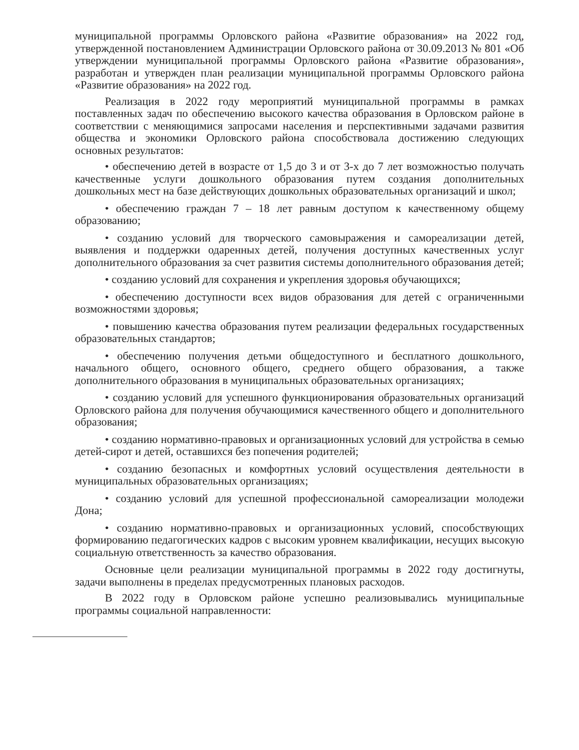муниципальной программы Орловского района «Развитие образования» на 2022 год, утвержденной постановлением Администрации Орловского района от 30.09.2013 № 801 «Об утверждении муниципальной программы Орловского района «Развитие образования», разработан и утвержден план реализации муниципальной программы Орловского района «Развитие образования» на 2022 год.
Реализация в 2022 году мероприятий муниципальной программы в рамках поставленных задач по обеспечению высокого качества образования в Орловском районе в соответствии с меняющимися запросами населения и перспективными задачами развития общества и экономики Орловского района способствовала достижению следующих основных результатов:
• обеспечению детей в возрасте от 1,5 до 3 и от 3-х до 7 лет возможностью получать качественные услуги дошкольного образования путем создания дополнительных дошкольных мест на базе действующих дошкольных образовательных организаций и школ;
• обеспечению граждан 7 – 18 лет равным доступом к качественному общему образованию;
• созданию условий для творческого самовыражения и самореализации детей, выявления и поддержки одаренных детей, получения доступных качественных услуг дополнительного образования за счет развития системы дополнительного образования детей;
• созданию условий для сохранения и укрепления здоровья обучающихся;
• обеспечению доступности всех видов образования для детей с ограниченными возможностями здоровья;
• повышению качества образования путем реализации федеральных государственных образовательных стандартов;
• обеспечению получения детьми общедоступного и бесплатного дошкольного, начального общего, основного общего, среднего общего образования, а также дополнительного образования в муниципальных образовательных организациях;
• созданию условий для успешного функционирования образовательных организаций Орловского района для получения обучающимися качественного общего и дополнительного образования;
• созданию нормативно-правовых и организационных условий для устройства в семью детей-сирот и детей, оставшихся без попечения родителей;
• созданию безопасных и комфортных условий осуществления деятельности в муниципальных образовательных организациях;
• созданию условий для успешной профессиональной самореализации молодежи Дона;
• созданию нормативно-правовых и организационных условий, способствующих формированию педагогических кадров с высоким уровнем квалификации, несущих высокую социальную ответственность за качество образования.
Основные цели реализации муниципальной программы в 2022 году достигнуты, задачи выполнены в пределах предусмотренных плановых расходов.
В 2022 году в Орловском районе успешно реализовывались муниципальные программы социальной направленности: